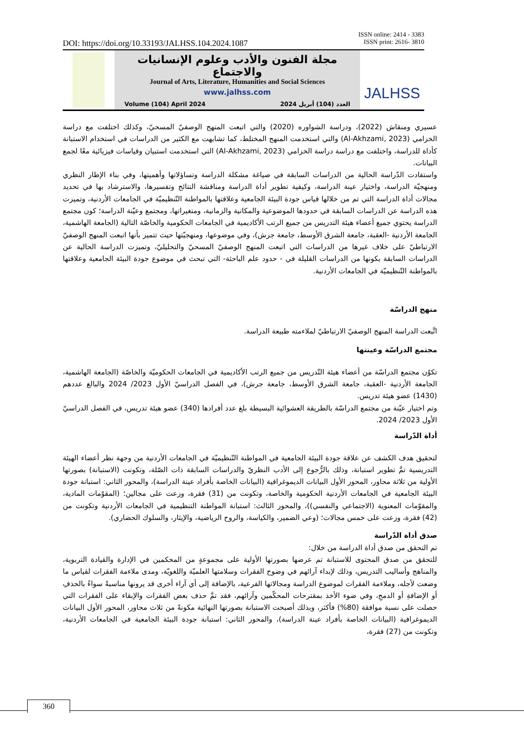ISSN online: 2414 - 3383
ISSN print: 2616- 3810
DOI: https://doi.org/10.33193/JALHSS.104.2024.1087
مجلة الفنون والأدب وعلوم الإنسانيات والاجتماع
Journal of Arts, Literature, Humanities and Social Sciences
www.jalhss.com
Volume (104) April 2024 العدد (104) أبريل 2024
JALHSS
عسيري ومنقاش (2022)، ودراسة الشواوره (2020) والتي اتبعت المنهج الوصفيّ المسحيّ، وكذلك اختلفت مع دراسة الخزامي (Al-Akhzami, 2023) والتي استخدمت المنهج المختلط، كما تشابهت مع الكثير من الدراسات في استخدام الاستبانة كأداة للدراسة، واختلفت مع دراسة دراسة الخزامي (Al-Akhzami, 2023) التي استخدمت استبيان وقياسات فيزيائية معًا لجمع البيانات.
واستفادت الدّراسة الحالية من الدراسات السابقة في صياغة مشكلة الدراسة وتساؤلاتها وأهميتها، وفي بناء الإطار النظري ومنهجيّة الدراسة، واختيار عينة الدراسة، وكيفية تطوير أداة الدراسة ومناقشة النتائج وتفسيرها، والاسترشاد بها في تحديد مجالات أداة الدراسة التي تم من خلالها قياس جودة البيئة الجامعية وعلاقتها بالمواطنة التّنظيميّة في الجامعات الأردنية، وتميزت هذه الدراسة عن الدراسات السابقة في حدودها الموضوعية والمكانية والزمانية، ومتغيراتها، ومجتمع وعيّنة الدراسة؛ كون مجتمع الدراسة يحتوي جميع أعضاء هيئة التدريس من جميع الرتب الأكاديمية في الجامعات الحكومية والخاصّة التالية (الجامعة الهاشمية، الجامعة الأردنية -العقبة، جامعة الشرق الأوسط، جامعة جرش)، وفي موضوعها، ومنهجيّتها حيث تتميز بأنها اتبعت المنهج الوصفيّ الارتباطيّ على خلاف غيرها من الدراسات التي اتبعت المنهج الوصفيّ المسحيّ والتحليليّ، وتميزت الدراسة الحالية عن الدراسات السابقة بكونها من الدراسات القليلة في - حدود علم الباحثة- التي تبحث في موضوع جودة البيئة الجامعية وعلاقتها بالمواطنة التّنظيميّة في الجامعات الأردنية.
منهج الدراسّة
اتَّبعت الدراسة المنهج الوصفيّ الارتباطيّ لملاءمته طبيعة الدراسة.
مجتمع الدراسّة وعينتها
تكوّن مجتمع الدراسّة من أعضاء هيئة التّدريس من جميع الرتب الأكاديمية في الجامعات الحكوميّة والخاصّة (الجامعة الهاشمية، الجامعة الأردنية -العقبة، جامعة الشرق الأوسط، جامعة جرش)، في الفصل الدراسيّ الأول 2023/ 2024 والبالغ عددهم (1430) عضو هيئة تدريس.
وتم اختيار عيّنة من مجتمع الدراسّة بالطريقة العشوائية البسيطة بلغ عدد أفرادها (340) عضو هيئة تدريس، في الفصل الدراسيّ الأول 2023/ 2024.
أداة الدّراسة
لتحقيق هدف الكشف عن علاقة جودة البيئة الجامعية في المواطنة التّنظيميّة في الجامعات الأردنية من وجهة نظر أعضاء الهيئة التدريسية تمَّ تطوير استبانة، وذلك بالرُّجوع إلى الأدب النظريّ والدراسات السابقة ذات الصّلة، وتكونت (الاستبانة) بصورتها الأولية من ثلاثة محاور، المحور الأول البيانات الديموغرافية (البيانات الخاصة بأفراد عينة الدراسة)، والمحور الثاني: استبانة جودة البيئة الجامعية في الجامعات الأردنية الحكومية والخاصة، وتكونت من (31) فقرة، وزعت على مجالين؛ (المقوّمات المادية، والمقوّمات المعنوية (الاجتماعي والنفسي))، والمحور الثالث: استبانة المواطنة التنظيمية في الجامعات الأردنية وتكونت من (42) فقرة، وزعت على خمس مجالات؛ (وعي الضمير، والكياسة، والروح الرياضية، والإيثار، والسلوك الحضاري).
صدق أداة الدّراسة
تم التحقق من صدق أداة الدراسة من خلال:
للتحقق من صدق المحتوى للاستبانة تم عرضها بصورتها الأولية على مجموعةٍ من المحكمين في الإدارة والقيادة التربوية، والمناهج وأساليب التدريس، وذلك لإبداء آرائهم في وضوح الفقرات وسلامتها العلميّة واللغويّة، ومدى ملاءمة الفقرات لقياس ما وضعت لأجله، وملاءمة الفقرات لموضوع الدراسة ومجالاتها الفرعية، بالإضافة إلى أي آراء أخرى قد يرونها مناسبةً سواءً بالحذفِ أو الإضافةِ أو الدمجِ، وفي ضوء الأخذ بمقترحات المحكّمين وآرائهم، فقد تمَّ حذف بعض الفقرات والإبقاء على الفقرات التي حصلت على نسبة موافقة (80%) فأكثر، وبذلك أصبحت الاستبانة بصورتها النهائية مكونةً من ثلاث محاور، المحور الأول البيانات الديموغرافية (البيانات الخاصة بأفراد عينة الدراسة)، والمحور الثاني: استبانة جودة البيئة الجامعية في الجامعات الأردنية، وتكونت من (27) فقرة،
360